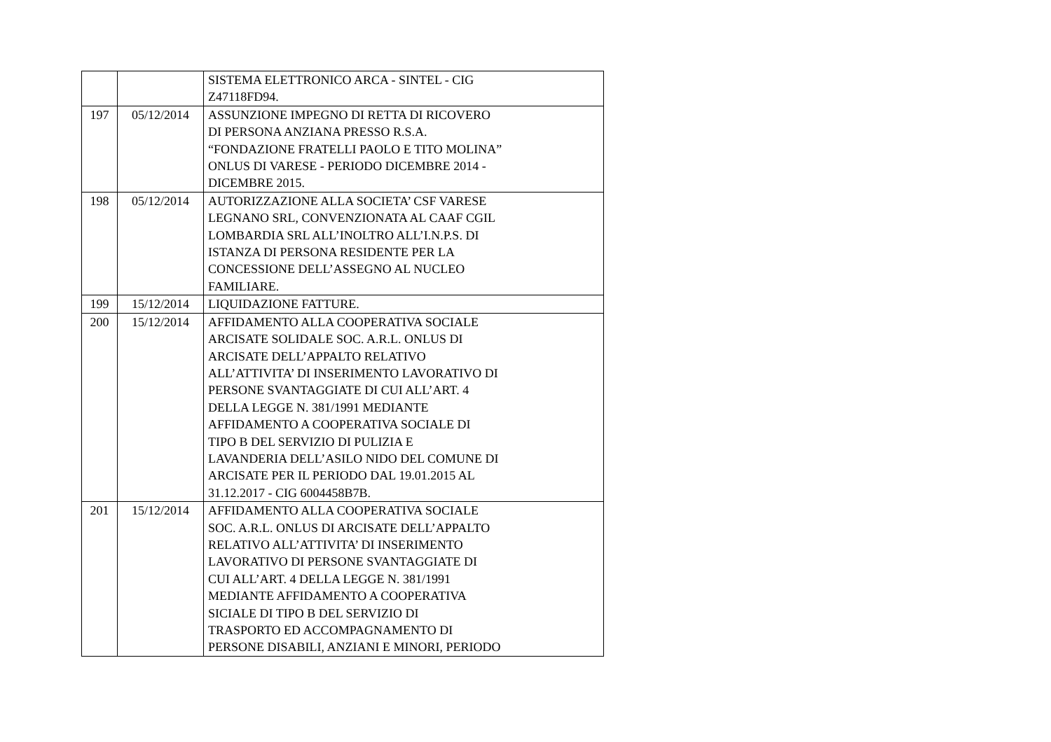| | | SISTEMA ELETTRONICO ARCA - SINTEL - CIG Z47118FD94. |
| 197 | 05/12/2014 | ASSUNZIONE IMPEGNO DI RETTA DI RICOVERO DI PERSONA ANZIANA PRESSO R.S.A. “FONDAZIONE FRATELLI PAOLO E TITO MOLINA” ONLUS DI VARESE - PERIODO DICEMBRE 2014 - DICEMBRE 2015. |
| 198 | 05/12/2014 | AUTORIZZAZIONE ALLA SOCIETA’ CSF VARESE LEGNANO SRL, CONVENZIONATA AL CAAF CGIL LOMBARDIA SRL ALL’INOLTRO ALL’I.N.P.S. DI ISTANZA DI PERSONA RESIDENTE PER LA CONCESSIONE DELL’ASSEGNO AL NUCLEO FAMILIARE. |
| 199 | 15/12/2014 | LIQUIDAZIONE FATTURE. |
| 200 | 15/12/2014 | AFFIDAMENTO ALLA COOPERATIVA SOCIALE ARCISATE SOLIDALE SOC. A.R.L. ONLUS DI ARCISATE DELL’APPALTO RELATIVO ALL’ATTIVITA’ DI INSERIMENTO LAVORATIVO DI PERSONE SVANTAGGIATE DI CUI ALL’ART. 4 DELLA LEGGE N. 381/1991 MEDIANTE AFFIDAMENTO A COOPERATIVA SOCIALE DI TIPO B DEL SERVIZIO DI PULIZIA E LAVANDERIA DELL’ASILO NIDO DEL COMUNE DI ARCISATE PER IL PERIODO DAL 19.01.2015 AL 31.12.2017 - CIG 6004458B7B. |
| 201 | 15/12/2014 | AFFIDAMENTO ALLA COOPERATIVA SOCIALE SOC. A.R.L. ONLUS DI ARCISATE DELL’APPALTO RELATIVO ALL’ATTIVITA’ DI INSERIMENTO LAVORATIVO DI PERSONE SVANTAGGIATE DI CUI ALL’ART. 4 DELLA LEGGE N. 381/1991 MEDIANTE AFFIDAMENTO A COOPERATIVA SICIALE DI TIPO B DEL SERVIZIO DI TRASPORTO ED ACCOMPAGNAMENTO DI PERSONE DISABILI, ANZIANI E MINORI, PERIODO |